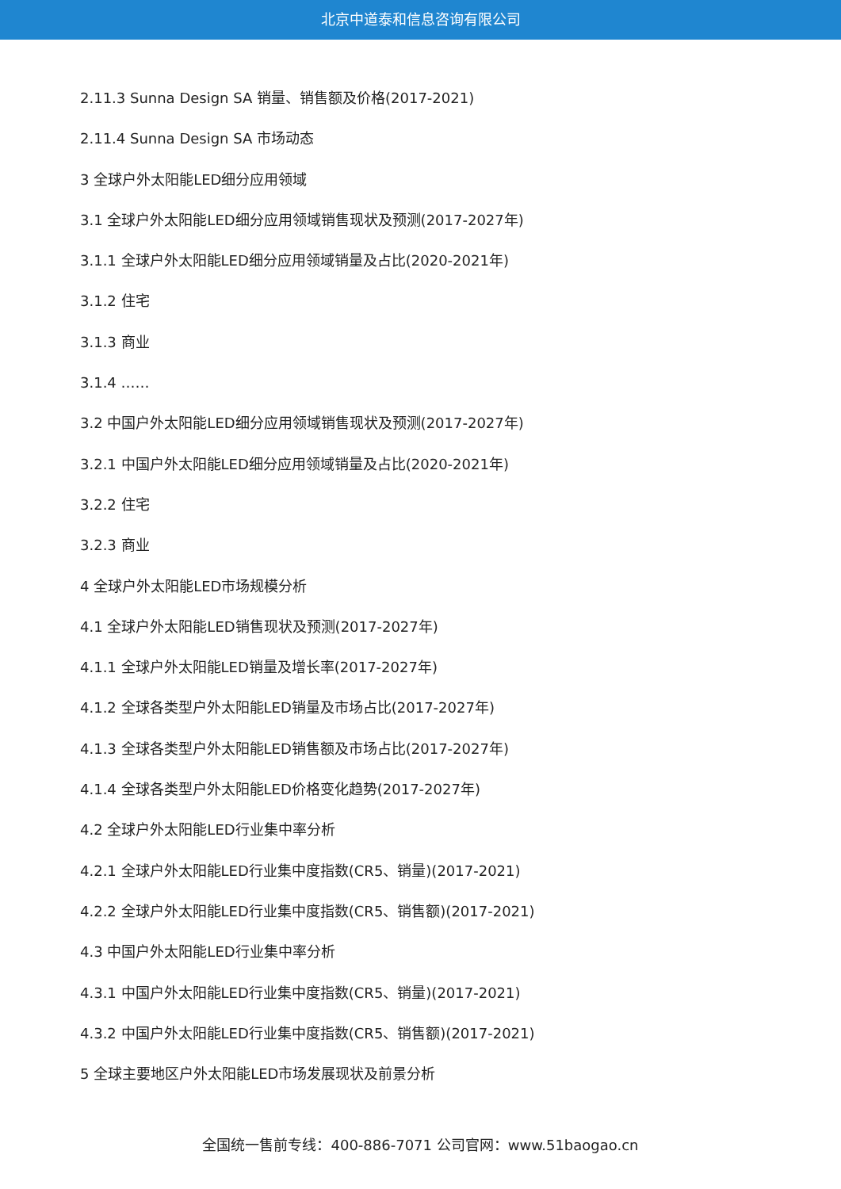北京中道泰和信息咨询有限公司
2.11.3 Sunna Design SA 销量、销售额及价格(2017-2021)
2.11.4 Sunna Design SA 市场动态
3 全球户外太阳能LED细分应用领域
3.1 全球户外太阳能LED细分应用领域销售现状及预测(2017-2027年)
3.1.1 全球户外太阳能LED细分应用领域销量及占比(2020-2021年)
3.1.2 住宅
3.1.3 商业
3.1.4 ……
3.2 中国户外太阳能LED细分应用领域销售现状及预测(2017-2027年)
3.2.1 中国户外太阳能LED细分应用领域销量及占比(2020-2021年)
3.2.2 住宅
3.2.3 商业
4 全球户外太阳能LED市场规模分析
4.1 全球户外太阳能LED销售现状及预测(2017-2027年)
4.1.1 全球户外太阳能LED销量及增长率(2017-2027年)
4.1.2 全球各类型户外太阳能LED销量及市场占比(2017-2027年)
4.1.3 全球各类型户外太阳能LED销售额及市场占比(2017-2027年)
4.1.4 全球各类型户外太阳能LED价格变化趋势(2017-2027年)
4.2 全球户外太阳能LED行业集中率分析
4.2.1 全球户外太阳能LED行业集中度指数(CR5、销量)(2017-2021)
4.2.2 全球户外太阳能LED行业集中度指数(CR5、销售额)(2017-2021)
4.3 中国户外太阳能LED行业集中率分析
4.3.1 中国户外太阳能LED行业集中度指数(CR5、销量)(2017-2021)
4.3.2 中国户外太阳能LED行业集中度指数(CR5、销售额)(2017-2021)
5 全球主要地区户外太阳能LED市场发展现状及前景分析
全国统一售前专线：400-886-7071 公司官网：www.51baogao.cn